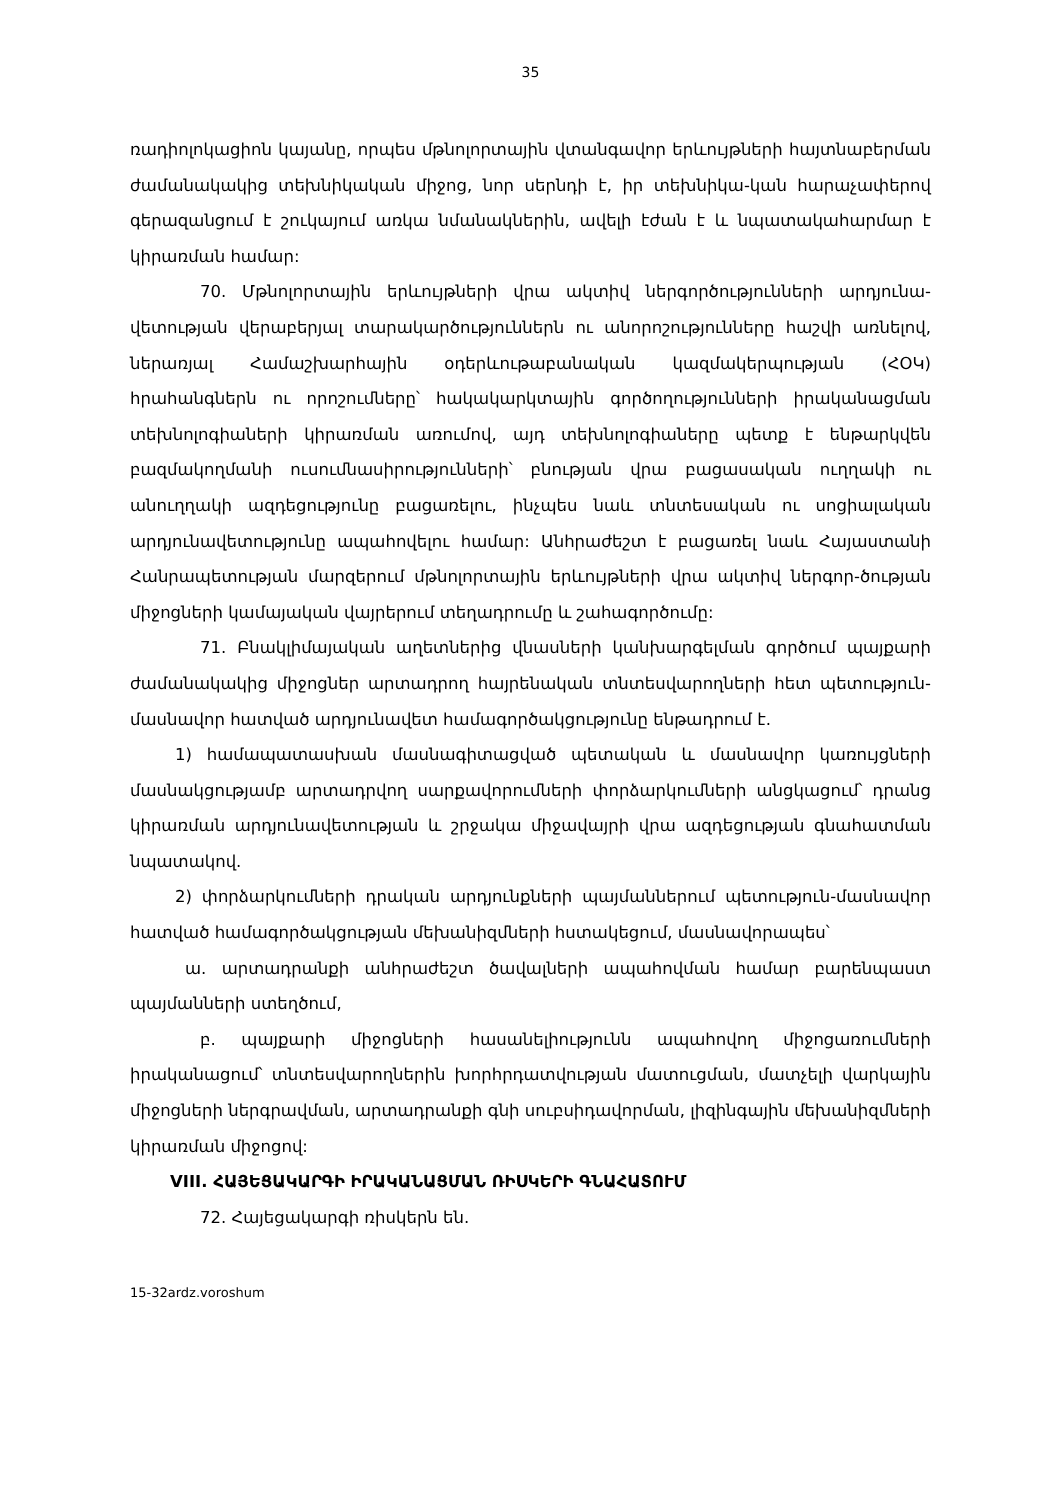35
ռադիոլոկացիոն կայանը, որպես մթնոլորտային վտանգավոր երևույթների հայտնաբերման ժամանակակից տեխնիկական միջոց, նոր սերնդի է, իր տեխնիկա-կան հարաչափերով գերազանցում է շուկայում առկա նմանակներին, ավելի էժան է և նպատակահարմար է կիրառման համար:
70. Մթնոլորտային երևույթների վրա ակտիվ ներգործությունների արդյունա-վետության վերաբերյալ տարակարծություններն ու անորոշությունները հաշվի առնելով, ներառյալ Համաշխարհային օդերևութաբանական կազմակերպության (ՀՕԿ) հրահանգներն ու որոշումները՝ հակակարկտային գործողությունների իրականացման տեխնոլոգիաների կիրառման առումով, այդ տեխնոլոգիաները պետք է ենթարկվեն բազմակողմանի ուսումնասիրությունների՝ բնության վրա բացասական ուղղակի ու անուղղակի ազդեցությունը բացառելու, ինչպես նաև տնտեսական ու սոցիալական արդյունավետությունը ապահովելու համար: Անհրաժեշտ է բացառել նաև Հայաստանի Հանրապետության մարզերում մթնոլորտային երևույթների վրա ակտիվ ներգոր-ծության միջոցների կամայական վայրերում տեղադրումը և շահագործումը:
71. Բնակլիմայական աղետներից վնասների կանխարգելման գործում պայքարի ժամանակակից միջոցներ արտադրող հայրենական տնտեսվարողների հետ պետություն-մասնավոր հատված արդյունավետ համագործակցությունը ենթադրում է.
1) համապատասխան մասնագիտացված պետական և մասնավոր կառույցների մասնակցությամբ արտադրվող սարքավորումների փորձարկումների անցկացում՝ դրանց կիրառման արդյունավետության և շրջակա միջավայրի վրա ազդեցության գնահատման նպատակով.
2) փորձարկումների դրական արդյունքների պայմաններում պետություն-մասնավոր հատված համագործակցության մեխանիզմների հստակեցում, մասնավորապես՝
ա. արտադրանքի անհրաժեշտ ծավալների ապահովման համար բարենպաստ պայմանների ստեղծում,
բ. պայքարի միջոցների հասանելիությունն ապահովող միջոցառումների իրականացում՝ տնտեսվարողներին խորհրդատվության մատուցման, մատչելի վարկային միջոցների ներգրավման, արտադրանքի գնի սուբսիդավորման, լիզինգային մեխանիզմների կիրառման միջոցով:
VIII. ՀԱՅԵՑԱԿԱՐԳԻ ԻՐԱԿԱՆԱՑՄԱՆ ՌԻՍԿԵՐԻ ԳՆԱՀԱՏՈՒՄ
72. Հայեցակարգի ռիսկերն են.
15-32ardz.voroshum